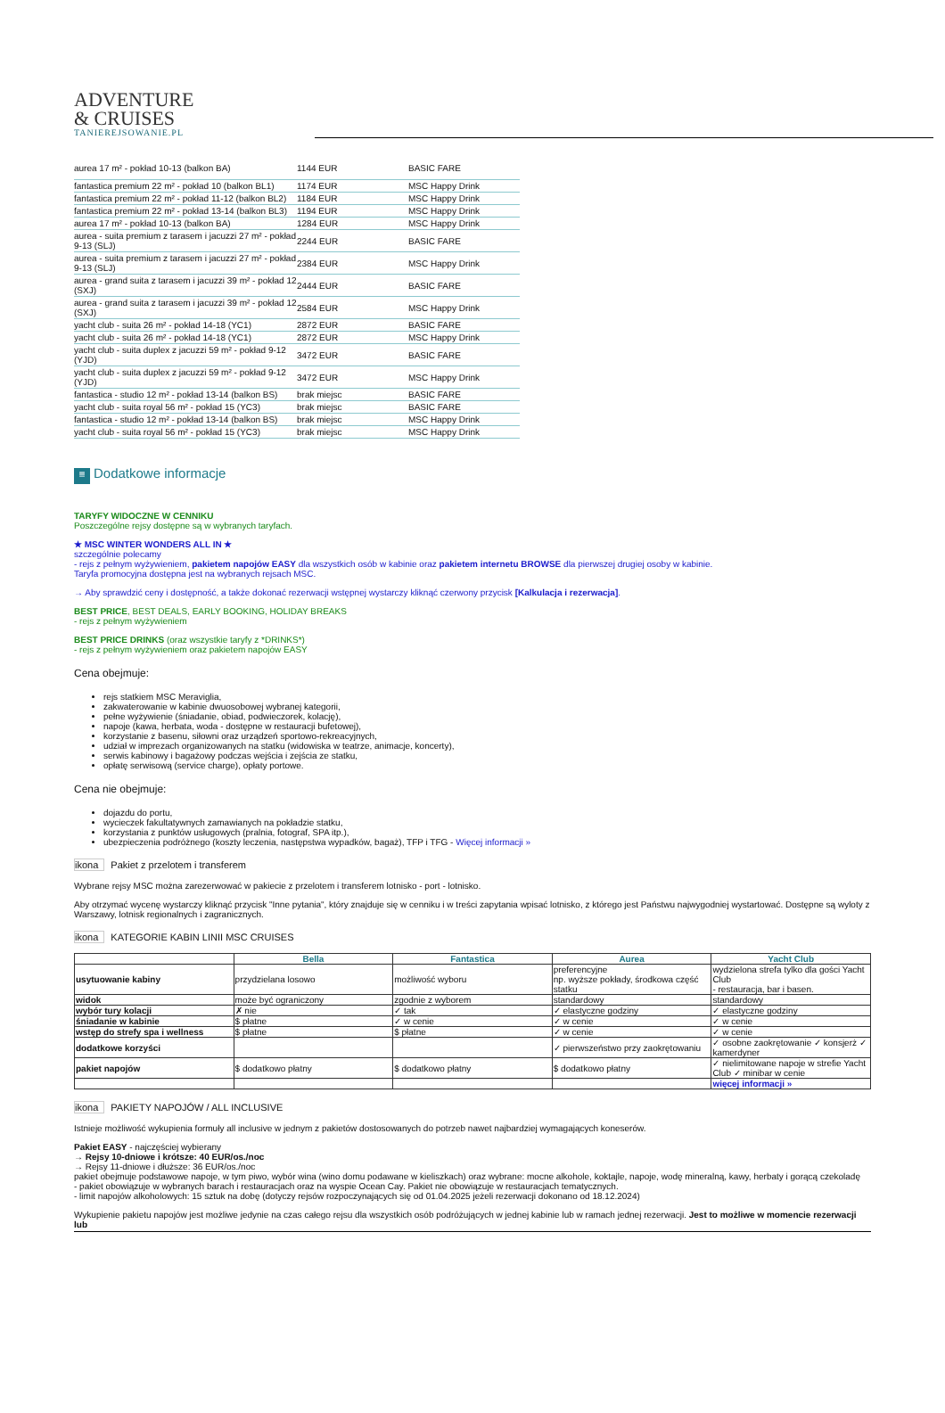ADVENTURE
& CRUISES
TANIEREJSOWANIE.PL
| aurea 17 m² - pokład 10-13 (balkon BA) | 1144 EUR | BASIC FARE |
| fantastica premium 22 m² - pokład 10 (balkon BL1) | 1174 EUR | MSC Happy Drink |
| fantastica premium 22 m² - pokład 11-12 (balkon BL2) | 1184 EUR | MSC Happy Drink |
| fantastica premium 22 m² - pokład 13-14 (balkon BL3) | 1194 EUR | MSC Happy Drink |
| aurea 17 m² - pokład 10-13 (balkon BA) | 1284 EUR | MSC Happy Drink |
| aurea - suita premium z tarasem i jacuzzi 27 m² - pokład 9-13 (SLJ) | 2244 EUR | BASIC FARE |
| aurea - suita premium z tarasem i jacuzzi 27 m² - pokład 9-13 (SLJ) | 2384 EUR | MSC Happy Drink |
| aurea - grand suita z tarasem i jacuzzi 39 m² - pokład 12 (SXJ) | 2444 EUR | BASIC FARE |
| aurea - grand suita z tarasem i jacuzzi 39 m² - pokład 12 (SXJ) | 2584 EUR | MSC Happy Drink |
| yacht club - suita 26 m² - pokład 14-18 (YC1) | 2872 EUR | BASIC FARE |
| yacht club - suita 26 m² - pokład 14-18 (YC1) | 2872 EUR | MSC Happy Drink |
| yacht club - suita duplex z jacuzzi 59 m² - pokład 9-12 (YJD) | 3472 EUR | BASIC FARE |
| yacht club - suita duplex z jacuzzi 59 m² - pokład 9-12 (YJD) | 3472 EUR | MSC Happy Drink |
| fantastica - studio 12 m² - pokład 13-14 (balkon BS) | brak miejsc | BASIC FARE |
| yacht club - suita royal 56 m² - pokład 15 (YC3) | brak miejsc | BASIC FARE |
| fantastica - studio 12 m² - pokład 13-14 (balkon BS) | brak miejsc | MSC Happy Drink |
| yacht club - suita royal 56 m² - pokład 15 (YC3) | brak miejsc | MSC Happy Drink |
≡ Dodatkowe informacje
TARYFY WIDOCZNE W CENNIKU
Poszczególne rejsy dostępne są w wybranych taryfach.
★ MSC WINTER WONDERS ALL IN ★
szczególnie polecamy
- rejs z pełnym wyżywieniem, pakietem napojów EASY dla wszystkich osób w kabinie oraz pakietem internetu BROWSE dla pierwszej drugiej osoby w kabinie.
Taryfa promocyjna dostępna jest na wybranych rejsach MSC.
→ Aby sprawdzić ceny i dostępność, a także dokonać rezerwacji wstępnej wystarczy kliknąć czerwony przycisk [Kalkulacja i rezerwacja].
BEST PRICE, BEST DEALS, EARLY BOOKING, HOLIDAY BREAKS
- rejs z pełnym wyżywieniem
BEST PRICE DRINKS (oraz wszystkie taryfy z *DRINKS*)
- rejs z pełnym wyżywieniem oraz pakietem napojów EASY
Cena obejmuje:
rejs statkiem MSC Meraviglia,
zakwaterowanie w kabinie dwuosobowej wybranej kategorii,
pełne wyżywienie (śniadanie, obiad, podwieczorek, kolację),
napoje (kawa, herbata, woda - dostępne w restauracji bufetowej),
korzystanie z basenu, siłowni oraz urządzeń sportowo-rekreacyjnych,
udział w imprezach organizowanych na statku (widowiska w teatrze, animacje, koncerty),
serwis kabinowy i bagażowy podczas wejścia i zejścia ze statku,
opłatę serwisową (service charge), opłaty portowe.
Cena nie obejmuje:
dojazdu do portu,
wycieczek fakultatywnych zamawianych na pokładzie statku,
korzystania z punktów usługowych (pralnia, fotograf, SPA itp.),
ubezpieczenia podróżnego (koszty leczenia, następstwa wypadków, bagaż), TFP i TFG - Więcej informacji »
ikona Pakiet z przelotem i transferem
Wybrane rejsy MSC można zarezerwować w pakiecie z przelotem i transferem lotnisko - port - lotnisko.
Aby otrzymać wycenę wystarczy kliknąć przycisk "Inne pytania", który znajduje się w cenniku i w treści zapytania wpisać lotnisko, z którego jest Państwu najwygodniej wystartować. Dostępne są wyloty z Warszawy, lotnisk regionalnych i zagranicznych.
ikona KATEGORIE KABIN LINII MSC CRUISES
| | Bella | Fantastica | Aurea | Yacht Club |
| --- | --- | --- | --- | --- |
| usytuowanie kabiny | przydzielana losowo | możliwość wyboru | preferencyjne np. wyższe pokłady, środkowa część statku | wydzielona strefa tylko dla gości Yacht Club - restauracja, bar i basen. |
| widok | może być ograniczony | zgodnie z wyborem | standardowy | standardowy |
| wybór tury kolacji | ✗ nie | ✓ tak | ✓ elastyczne godziny | ✓ elastyczne godziny |
| śniadanie w kabinie | $ płatne | ✓ w cenie | ✓ w cenie | ✓ w cenie |
| wstęp do strefy spa i wellness | $ płatne | $ płatne | ✓ w cenie | ✓ w cenie |
| dodatkowe korzyści | | | ✓ pierwszeństwo przy zaokrętowaniu | ✓ osobne zaokrętowanie ✓ konsjerż ✓ kamerdyner |
| pakiet napojów | $ dodatkowo płatny | $ dodatkowo płatny | $ dodatkowo płatny | ✓ nielimitowane napoje w strefie Yacht Club ✓ minibar w cenie |
| | | | | więcej informacji » |
ikona PAKIETY NAPOJÓW / ALL INCLUSIVE
Istnieje możliwość wykupienia formuły all inclusive w jednym z pakietów dostosowanych do potrzeb nawet najbardziej wymagających koneserów.
Pakiet EASY - najczęściej wybierany
→ Rejsy 10-dniowe i krótsze: 40 EUR/os./noc
→ Rejsy 11-dniowe i dłuższe: 36 EUR/os./noc
pakiet obejmuje podstawowe napoje, w tym piwo, wybór wina (wino domu podawane w kieliszkach) oraz wybrane: mocne alkohole, koktajle, napoje, wodę mineralną, kawy, herbaty i gorącą czekoladę
- pakiet obowiązuje w wybranych barach i restauracjach oraz na wyspie Ocean Cay. Pakiet nie obowiązuje w restauracjach tematycznych.
- limit napojów alkoholowych: 15 sztuk na dobę (dotyczy rejsów rozpoczynających się od 01.04.2025 jeżeli rezerwacji dokonano od 18.12.2024)
Wykupienie pakietu napojów jest możliwe jedynie na czas całego rejsu dla wszystkich osób podróżujących w jednej kabinie lub w ramach jednej rezerwacji. Jest to możliwe w momencie rezerwacji lub